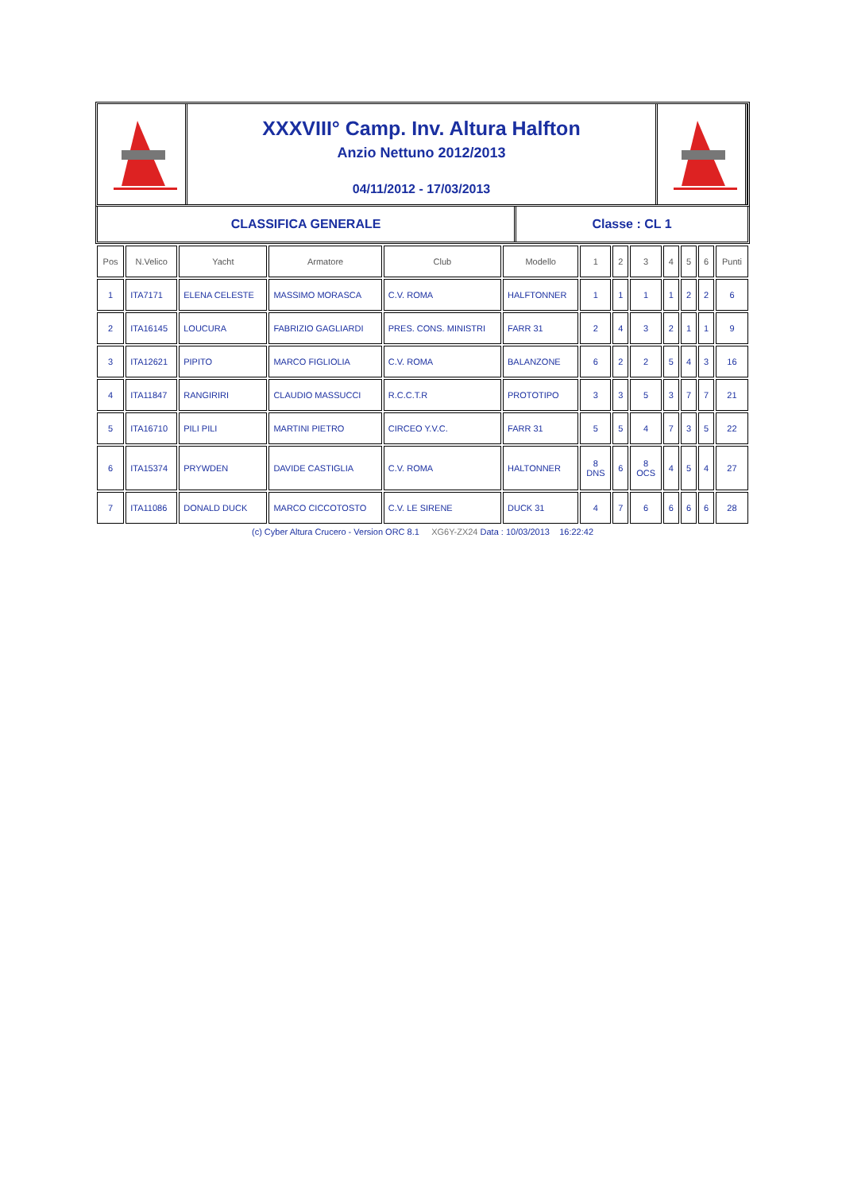XXXVIII° Camp. Inv. Altura Halfton
Anzio Nettuno 2012/2013
04/11/2012 - 17/03/2013
CLASSIFICA GENERALE Classe : CL 1
| Pos | N.Velico | Yacht | Armatore | Club | Modello | 1 | 2 | 3 | 4 | 5 | 6 | Punti |
| --- | --- | --- | --- | --- | --- | --- | --- | --- | --- | --- | --- | --- |
| 1 | ITA7171 | ELENA CELESTE | MASSIMO MORASCA | C.V. ROMA | HALFTONNER | 1 | 1 | 1 | 1 | 2 | 2 | 6 |
| 2 | ITA16145 | LOUCURA | FABRIZIO GAGLIARDI | PRES. CONS. MINISTRI | FARR 31 | 2 | 4 | 3 | 2 | 1 | 1 | 9 |
| 3 | ITA12621 | PIPITO | MARCO FIGLIOLIA | C.V. ROMA | BALANZONE | 6 | 2 | 2 | 5 | 4 | 3 | 16 |
| 4 | ITA11847 | RANGIRIRI | CLAUDIO MASSUCCI | R.C.C.T.R | PROTOTIPO | 3 | 3 | 5 | 3 | 7 | 7 | 21 |
| 5 | ITA16710 | PILI PILI | MARTINI PIETRO | CIRCEO Y.V.C. | FARR 31 | 5 | 5 | 4 | 7 | 3 | 5 | 22 |
| 6 | ITA15374 | PRYWDEN | DAVIDE CASTIGLIA | C.V. ROMA | HALTONNER | 8 DNS | 6 | 8 OCS | 4 | 5 | 4 | 27 |
| 7 | ITA11086 | DONALD DUCK | MARCO CICCOTOSTO | C.V. LE SIRENE | DUCK 31 | 4 | 7 | 6 | 6 | 6 | 6 | 28 |
(c) Cyber Altura Crucero - Version ORC 8.1 XG6Y-ZX24 Data : 10/03/2013 16:22:42